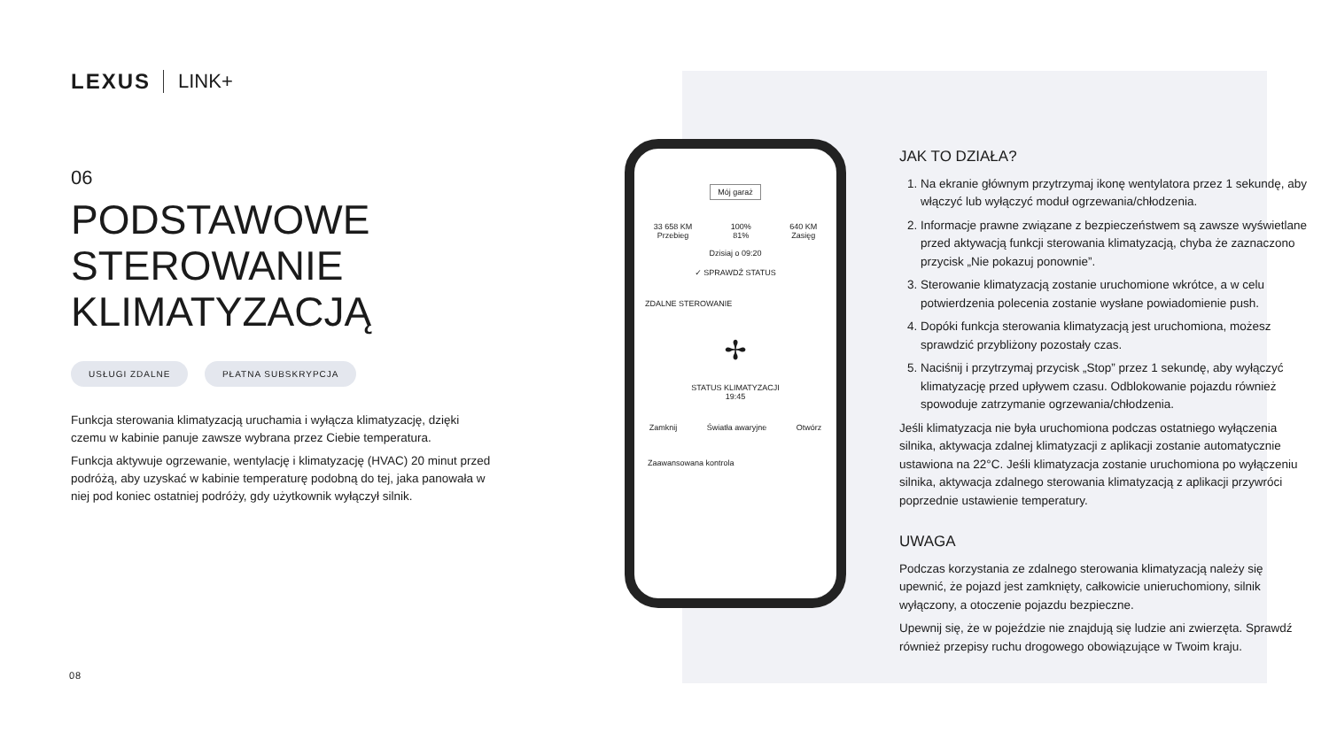08
LEXUS LINK+
06
PODSTAWOWE
STEROWANIE
KLIMATYZACJĄ
USŁUGI ZDALNE PŁATNA SUBSKRYPCJA
Funkcja sterowania klimatyzacją uruchamia i wyłącza klimatyzację, dzięki czemu w kabinie panuje zawsze wybrana przez Ciebie temperatura.
Funkcja aktywuje ogrzewanie, wentylację i klimatyzację (HVAC) 20 minut przed podróżą, aby uzyskać w kabinie temperaturę podobną do tej, jaka panowała w niej pod koniec ostatniej podróży, gdy użytkownik wyłączył silnik.
Mój garaż
33 658 KM
Przebieg
100%
81%
640 KM
Zasięg
Dzisiaj o 09:20
✓ SPRAWDŹ STATUS
ZDALNE STEROWANIE
✢
STATUS KLIMATYZACJI
19:45
Zamknij Światła awaryjne Otwórz
Zaawansowana kontrola
JAK TO DZIAŁA?
1. Na ekranie głównym przytrzymaj ikonę wentylatora przez 1 sekundę, aby włączyć lub wyłączyć moduł ogrzewania/chłodzenia.
2. Informacje prawne związane z bezpieczeństwem są zawsze wyświetlane przed aktywacją funkcji sterowania klimatyzacją, chyba że zaznaczono przycisk „Nie pokazuj ponownie”.
3. Sterowanie klimatyzacją zostanie uruchomione wkrótce, a w celu potwierdzenia polecenia zostanie wysłane powiadomienie push.
4. Dopóki funkcja sterowania klimatyzacją jest uruchomiona, możesz sprawdzić przybliżony pozostały czas.
5. Naciśnij i przytrzymaj przycisk „Stop” przez 1 sekundę, aby wyłączyć klimatyzację przed upływem czasu. Odblokowanie pojazdu również spowoduje zatrzymanie ogrzewania/chłodzenia.
Jeśli klimatyzacja nie była uruchomiona podczas ostatniego wyłączenia silnika, aktywacja zdalnej klimatyzacji z aplikacji zostanie automatycznie ustawiona na 22°C. Jeśli klimatyzacja zostanie uruchomiona po wyłączeniu silnika, aktywacja zdalnego sterowania klimatyzacją z aplikacji przywróci poprzednie ustawienie temperatury.
UWAGA
Podczas korzystania ze zdalnego sterowania klimatyzacją należy się upewnić, że pojazd jest zamknięty, całkowicie unieruchomiony, silnik wyłączony, a otoczenie pojazdu bezpieczne.
Upewnij się, że w pojeździe nie znajdują się ludzie ani zwierzęta. Sprawdź również przepisy ruchu drogowego obowiązujące w Twoim kraju.